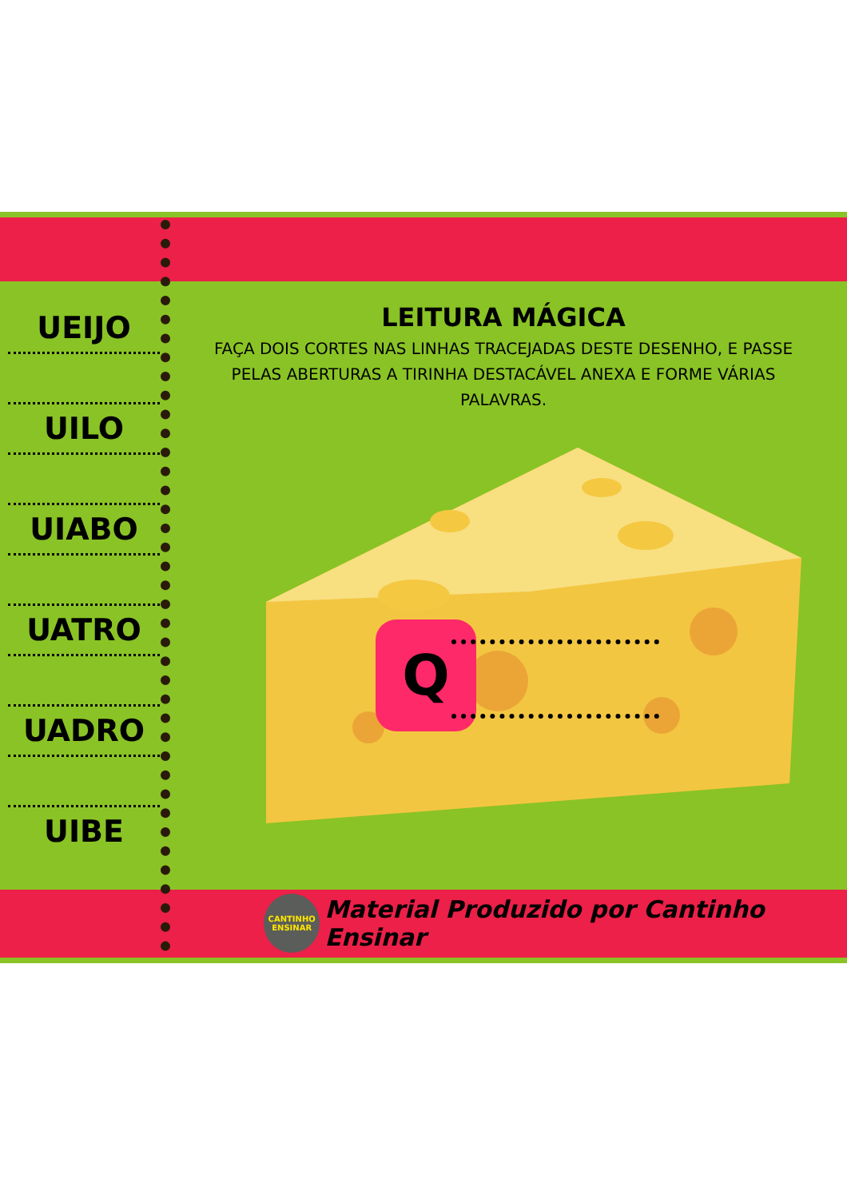UEIJO
UILO
UIABO
UATRO
UADRO
UIBE
LEITURA MÁGICA
FAÇA DOIS CORTES NAS LINHAS TRACEJADAS DESTE DESENHO, E PASSE PELAS ABERTURAS A TIRINHA DESTACÁVEL ANEXA E FORME VÁRIAS PALAVRAS.
Q
CANTINHO
ENSINAR
Material Produzido por Cantinho Ensinar